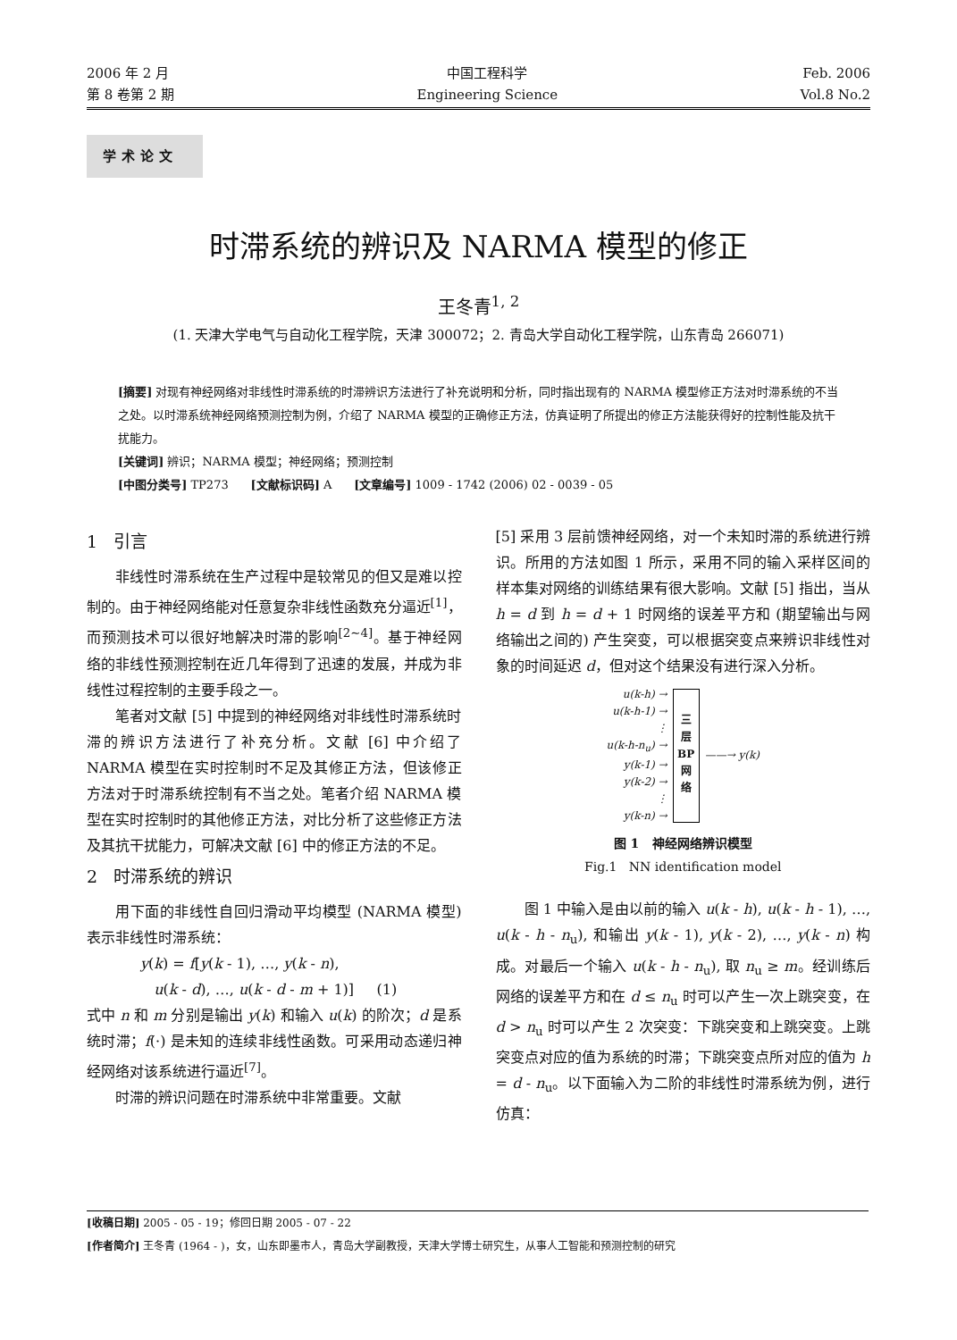2006 年 2 月
第 8 卷第 2 期
中国工程科学
Engineering Science
Feb. 2006
Vol.8 No.2
学术论文
时滞系统的辨识及 NARMA 模型的修正
王冬青<sup>1, 2</sup>
(1. 天津大学电气与自动化工程学院，天津 300072；2. 青岛大学自动化工程学院，山东青岛 266071)
[摘要] 对现有神经网络对非线性时滞系统的时滞辨识方法进行了补充说明和分析，同时指出现有的 NARMA 模型修正方法对时滞系统的不当之处。以时滞系统神经网络预测控制为例，介绍了 NARMA 模型的正确修正方法，仿真证明了所提出的修正方法能获得好的控制性能及抗干扰能力。
[关键词] 辨识；NARMA 模型；神经网络；预测控制
[中图分类号] TP273 [文献标识码] A [文章编号] 1009 - 1742 (2006) 02 - 0039 - 05
1 引言
非线性时滞系统在生产过程中是较常见的但又是难以控制的。由于神经网络能对任意复杂非线性函数充分逼近<sup>[1]</sup>，而预测技术可以很好地解决时滞的影响<sup>[2~4]</sup>。基于神经网络的非线性预测控制在近几年得到了迅速的发展，并成为非线性过程控制的主要手段之一。
笔者对文献 [5] 中提到的神经网络对非线性时滞系统时滞的辨识方法进行了补充分析。文献 [6] 中介绍了 NARMA 模型在实时控制时不足及其修正方法，但该修正方法对于时滞系统控制有不当之处。笔者介绍 NARMA 模型在实时控制时的其他修正方法，对比分析了这些修正方法及其抗干扰能力，可解决文献 [6] 中的修正方法的不足。
2 时滞系统的辨识
用下面的非线性自回归滑动平均模型 (NARMA 模型) 表示非线性时滞系统：
y(k) = f[y(k - 1), …, y(k - n),
u(k - d), …, u(k - d - m + 1)] (1)
式中 n 和 m 分别是输出 y(k) 和输入 u(k) 的阶次；d 是系统时滞；f(·) 是未知的连续非线性函数。可采用动态递归神经网络对该系统进行逼近<sup>[7]</sup>。
时滞的辨识问题在时滞系统中非常重要。文献
[5] 采用 3 层前馈神经网络，对一个未知时滞的系统进行辨识。所用的方法如图 1 所示，采用不同的输入采样区间的样本集对网络的训练结果有很大影响。文献 [5] 指出，当从 h = d 到 h = d + 1 时网络的误差平方和 (期望输出与网络输出之间的) 产生突变，可以根据突变点来辨识非线性对象的时间延迟 d，但对这个结果没有进行深入分析。
u(k-h) →
u(k-h-1) →
⋮
u(k-h-n<sub>u</sub>) →
y(k-1) →
y(k-2) →
⋮
y(k-n) →
三
层
BP
网
络
——→ y(k)
图 1 神经网络辨识模型
Fig.1 NN identification model
图 1 中输入是由以前的输入 u(k - h), u(k - h - 1), …, u(k - h - n<sub>u</sub>), 和输出 y(k - 1), y(k - 2), …, y(k - n) 构成。对最后一个输入 u(k - h - n<sub>u</sub>), 取 n<sub>u</sub> ≥ m。经训练后网络的误差平方和在 d ≤ n<sub>u</sub> 时可以产生一次上跳突变，在 d > n<sub>u</sub> 时可以产生 2 次突变：下跳突变和上跳突变。上跳突变点对应的值为系统的时滞；下跳突变点所对应的值为 h = d - n<sub>u</sub>。以下面输入为二阶的非线性时滞系统为例，进行仿真：
[收稿日期] 2005 - 05 - 19；修回日期 2005 - 07 - 22
[作者简介] 王冬青 (1964 - )，女，山东即墨市人，青岛大学副教授，天津大学博士研究生，从事人工智能和预测控制的研究